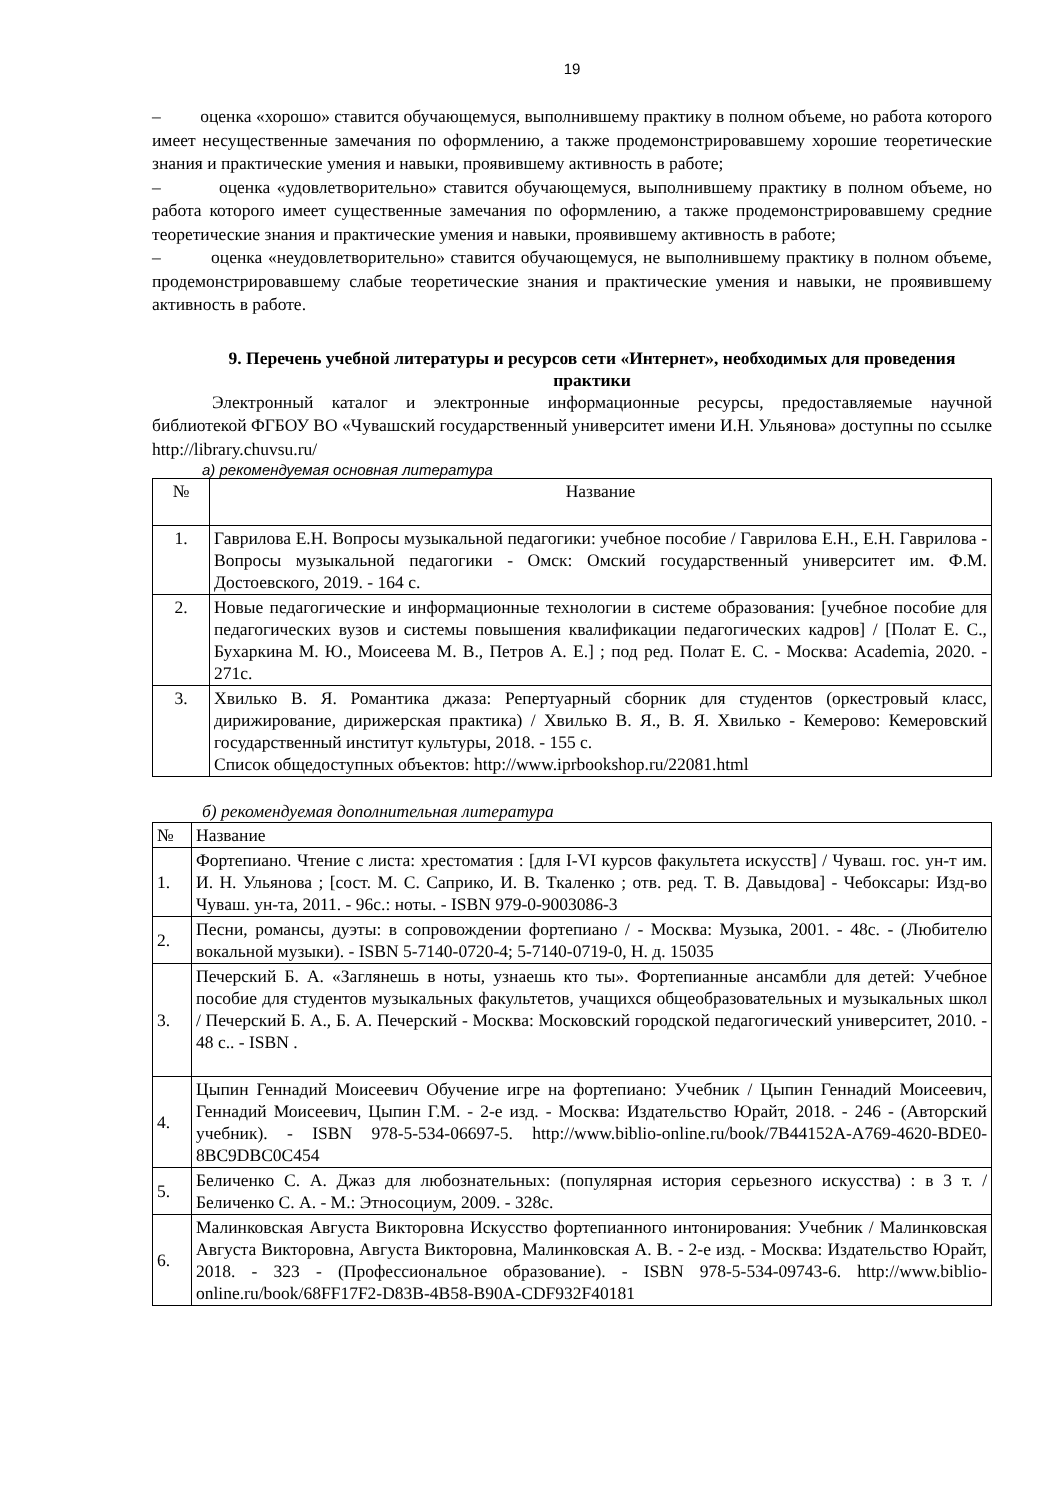19
– оценка «хорошо» ставится обучающемуся, выполнившему практику в полном объеме, но работа которого имеет несущественные замечания по оформлению, а также продемонстрировавшему хорошие теоретические знания и практические умения и навыки, проявившему активность в работе;
– оценка «удовлетворительно» ставится обучающемуся, выполнившему практику в полном объеме, но работа которого имеет существенные замечания по оформлению, а также продемонстрировавшему средние теоретические знания и практические умения и навыки, проявившему активность в работе;
– оценка «неудовлетворительно» ставится обучающемуся, не выполнившему практику в полном объеме, продемонстрировавшему слабые теоретические знания и практические умения и навыки, не проявившему активность в работе.
9. Перечень учебной литературы и ресурсов сети «Интернет», необходимых для проведения практики
Электронный каталог и электронные информационные ресурсы, предоставляемые научной библиотекой ФГБОУ ВО «Чувашский государственный университет имени И.Н. Ульянова» доступны по ссылке http://library.chuvsu.ru/
а) рекомендуемая основная литература
| № | Название |
| --- | --- |
| 1. | Гаврилова Е.Н. Вопросы музыкальной педагогики: учебное пособие / Гаврилова Е.Н., Е.Н. Гаврилова - Вопросы музыкальной педагогики - Омск: Омский государственный университет им. Ф.М. Достоевского, 2019. - 164 с. |
| 2. | Новые педагогические и информационные технологии в системе образования: [учебное пособие для педагогических вузов и системы повышения квалификации педагогических кадров] / [Полат Е. С., Бухаркина М. Ю., Моисеева М. В., Петров А. Е.] ; под ред. Полат Е. С. - Москва: Academia, 2020. - 271с. |
| 3. | Хвилько В. Я. Романтика джаза: Репертуарный сборник для студентов (оркестровый класс, дирижирование, дирижерская практика) / Хвилько В. Я., В. Я. Хвилько - Кемерово: Кемеровский государственный институт культуры, 2018. - 155 с. Список общедоступных объектов: http://www.iprbookshop.ru/22081.html |
б) рекомендуемая дополнительная литература
| № | Название |
| 1. | Фортепиано. Чтение с листа: хрестоматия : [для I-VI курсов факультета искусств] / Чуваш. гос. ун-т им. И. Н. Ульянова ; [сост. М. С. Саприко, И. В. Ткаленко ; отв. ред. Т. В. Давыдова] - Чебоксары: Изд-во Чуваш. ун-та, 2011. - 96с.: ноты. - ISBN 979-0-9003086-3 |
| 2. | Песни, романсы, дуэты: в сопровождении фортепиано / - Москва: Музыка, 2001. - 48с. - (Любителю вокальной музыки). - ISBN 5-7140-0720-4; 5-7140-0719-0, Н. д. 15035 |
| 3. | Печерский Б. А. «Заглянешь в ноты, узнаешь кто ты». Фортепианные ансамбли для детей: Учебное пособие для студентов музыкальных факультетов, учащихся общеобразовательных и музыкальных школ / Печерский Б. А., Б. А. Печерский - Москва: Московский городской педагогический университет, 2010. - 48 с.. - ISBN . |
| 4. | Цыпин Геннадий Моисеевич Обучение игре на фортепиано: Учебник / Цыпин Геннадий Моисеевич, Геннадий Моисеевич, Цыпин Г.М. - 2-е изд. - Москва: Издательство Юрайт, 2018. - 246 - (Авторский учебник). - ISBN 978-5-534-06697-5. http://www.biblio-online.ru/book/7B44152A-A769-4620-BDE0-8BC9DBC0C454 |
| 5. | Беличенко С. А. Джаз для любознательных: (популярная история серьезного искусства) : в 3 т. / Беличенко С. А. - М.: Этносоциум, 2009. - 328с. |
| 6. | Малинковская Августа Викторовна Искусство фортепианного интонирования: Учебник / Малинковская Августа Викторовна, Августа Викторовна, Малинковская А. В. - 2-е изд. - Москва: Издательство Юрайт, 2018. - 323 - (Профессиональное образование). - ISBN 978-5-534-09743-6. http://www.biblio-online.ru/book/68FF17F2-D83B-4B58-B90A-CDF932F40181 |